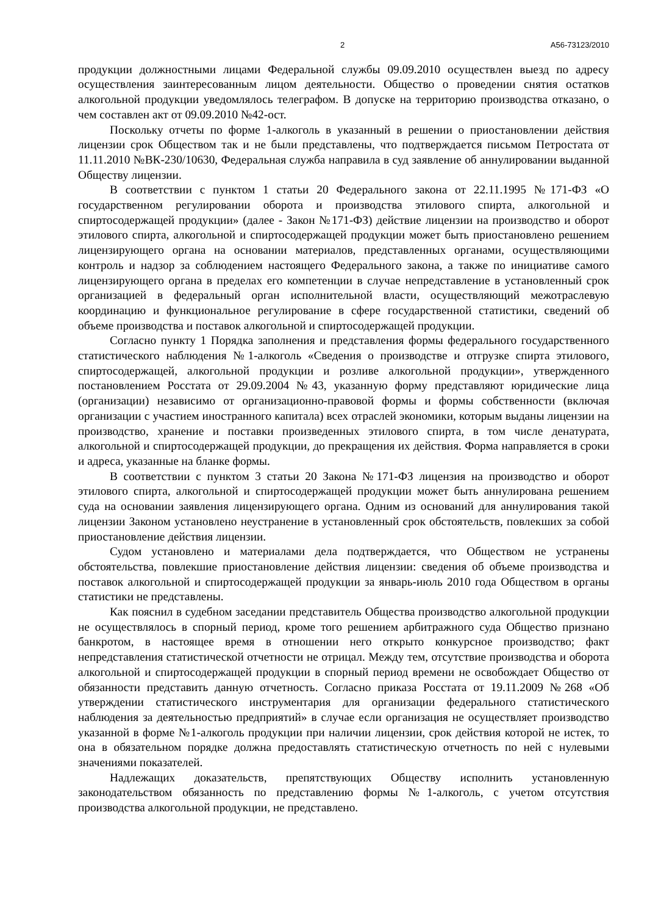2 А56-73123/2010
продукции должностными лицами Федеральной службы 09.09.2010 осуществлен выезд по адресу осуществления заинтересованным лицом деятельности. Общество о проведении снятия остатков алкогольной продукции уведомлялось телеграфом. В допуске на территорию производства отказано, о чем составлен акт от 09.09.2010 №42-ост.
Поскольку отчеты по форме 1-алкоголь в указанный в решении о приостановлении действия лицензии срок Обществом так и не были представлены, что подтверждается письмом Петростата от 11.11.2010 №ВК-230/10630, Федеральная служба направила в суд заявление об аннулировании выданной Обществу лицензии.
В соответствии с пунктом 1 статьи 20 Федерального закона от 22.11.1995 №171-ФЗ «О государственном регулировании оборота и производства этилового спирта, алкогольной и спиртосодержащей продукции» (далее - Закон №171-ФЗ) действие лицензии на производство и оборот этилового спирта, алкогольной и спиртосодержащей продукции может быть приостановлено решением лицензирующего органа на основании материалов, представленных органами, осуществляющими контроль и надзор за соблюдением настоящего Федерального закона, а также по инициативе самого лицензирующего органа в пределах его компетенции в случае непредставление в установленный срок организацией в федеральный орган исполнительной власти, осуществляющий межотраслевую координацию и функциональное регулирование в сфере государственной статистики, сведений об объеме производства и поставок алкогольной и спиртосодержащей продукции.
Согласно пункту 1 Порядка заполнения и представления формы федерального государственного статистического наблюдения №1-алкоголь «Сведения о производстве и отгрузке спирта этилового, спиртосодержащей, алкогольной продукции и розливе алкогольной продукции», утвержденного постановлением Росстата от 29.09.2004 №43, указанную форму представляют юридические лица (организации) независимо от организационно-правовой формы и формы собственности (включая организации с участием иностранного капитала) всех отраслей экономики, которым выданы лицензии на производство, хранение и поставки произведенных этилового спирта, в том числе денатурата, алкогольной и спиртосодержащей продукции, до прекращения их действия. Форма направляется в сроки и адреса, указанные на бланке формы.
В соответствии с пунктом 3 статьи 20 Закона №171-ФЗ лицензия на производство и оборот этилового спирта, алкогольной и спиртосодержащей продукции может быть аннулирована решением суда на основании заявления лицензирующего органа. Одним из оснований для аннулирования такой лицензии Законом установлено неустранение в установленный срок обстоятельств, повлекших за собой приостановление действия лицензии.
Судом установлено и материалами дела подтверждается, что Обществом не устранены обстоятельства, повлекшие приостановление действия лицензии: сведения об объеме производства и поставок алкогольной и спиртосодержащей продукции за январь-июль 2010 года Обществом в органы статистики не представлены.
Как пояснил в судебном заседании представитель Общества производство алкогольной продукции не осуществлялось в спорный период, кроме того решением арбитражного суда Общество признано банкротом, в настоящее время в отношении него открыто конкурсное производство; факт непредставления статистической отчетности не отрицал. Между тем, отсутствие производства и оборота алкогольной и спиртосодержащей продукции в спорный период времени не освобождает Общество от обязанности представить данную отчетность. Согласно приказа Росстата от 19.11.2009 №268 «Об утверждении статистического инструментария для организации федерального статистического наблюдения за деятельностью предприятий» в случае если организация не осуществляет производство указанной в форме №1-алкоголь продукции при наличии лицензии, срок действия которой не истек, то она в обязательном порядке должна предоставлять статистическую отчетность по ней с нулевыми значениями показателей.
Надлежащих доказательств, препятствующих Обществу исполнить установленную законодательством обязанность по представлению формы №1-алкоголь, с учетом отсутствия производства алкогольной продукции, не представлено.